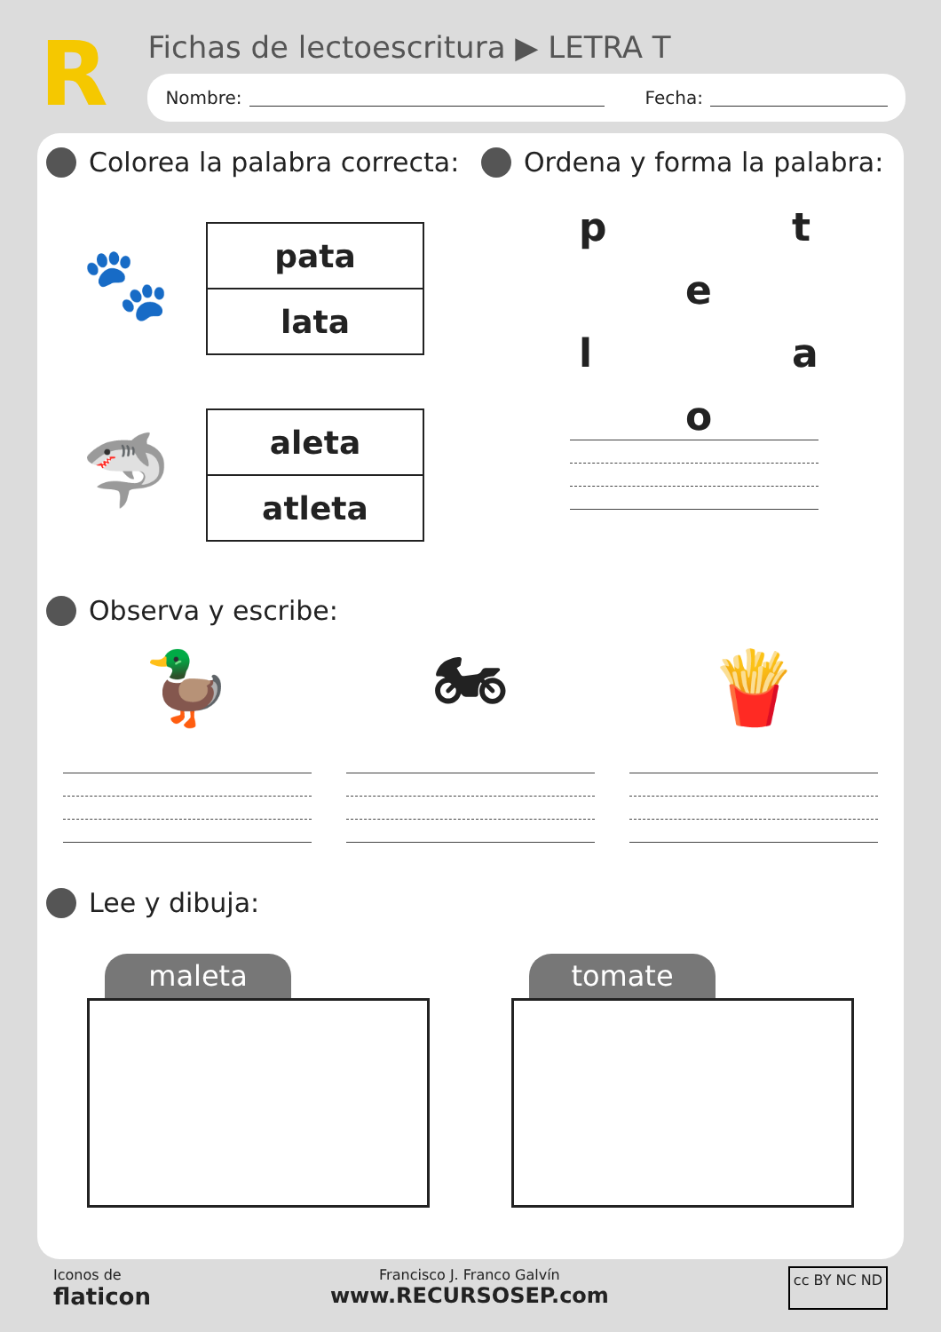R
Fichas de lectoescritura ▶ LETRA T
Nombre: Fecha:
Colorea la palabra correcta:
🐾
| pata |
| lata |
🦈
| aleta |
| atleta |
Ordena y forma la palabra:
p t e l a o
Observa y escribe:
🦆 🏍 🍟
Lee y dibuja:
maleta tomate
Iconos de
flaticon
Francisco J. Franco Galvín
www.RECURSOSEP.com
cc BY NC ND